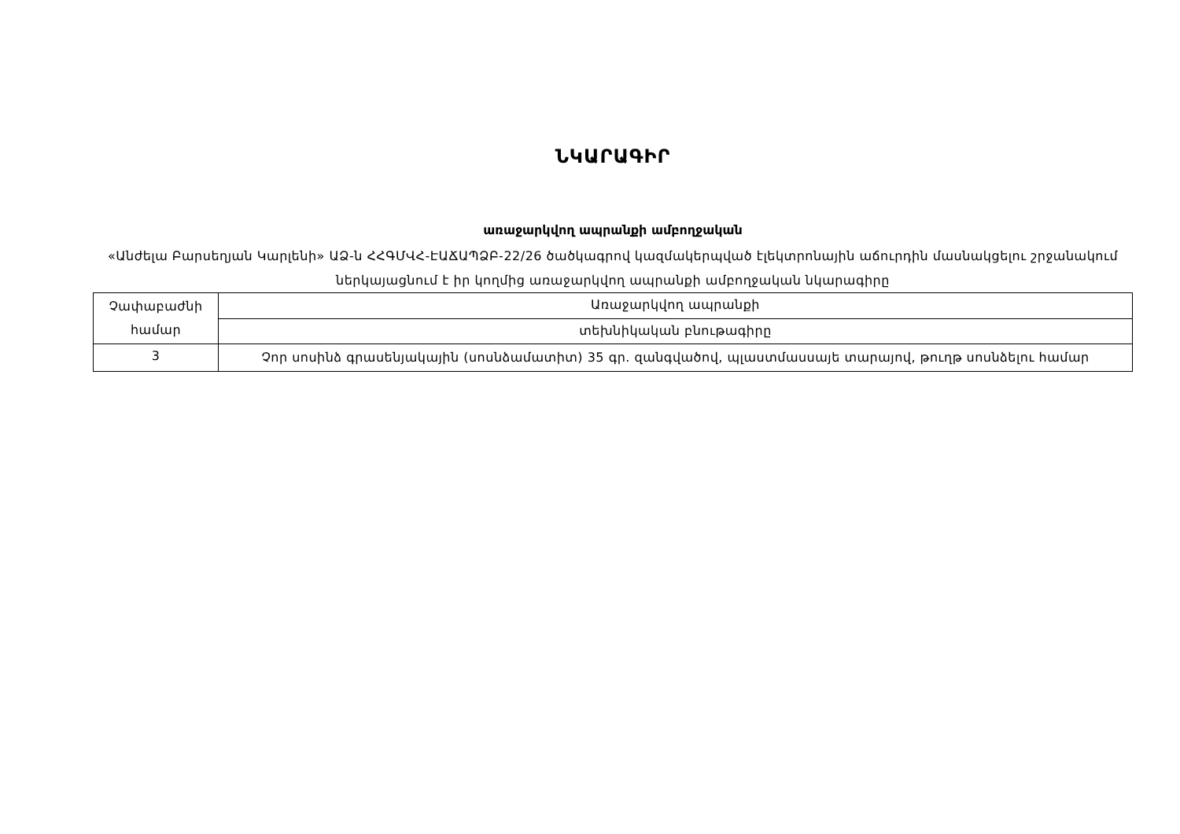ՆԿԱՐԱԳԻՐ
առաջարկվող ապրանքի ամբողջական
«Անժելա Բարսեղյան Կարլենի» ԱՁ-ն ՀՀԳՄՎՀ-ԷԱՃԱՊՁԲ-22/26 ծածկագրով կազմակերպված էլեկտրոնային աճուրդին մասնակցելու շրջանակում ներկայացնում է իր կողմից առաջարկվող ապրանքի ամբողջական նկարագիրը
| Չափաբաժնի համար | Առաջարկվող ապրանքի |
| | տեխնիկական բնութագիրը |
| 3 | Չոր սոսինձ գրասենյակային (սոսնձամատիտ) 35 գր. զանգվածով, պլաստմասսայե տարայով, թուղթ սոսնձելու համար |